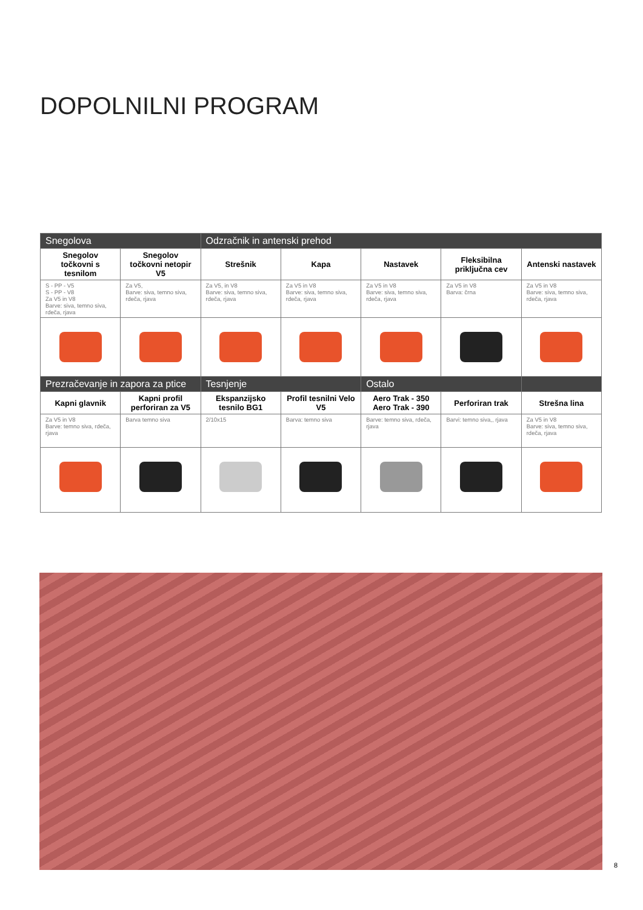DOPOLNILNI PROGRAM
| Snegolova | | Odzračnik in antenski prehod | | | | |
| --- | --- | --- | --- | --- | --- | --- |
| Snegolov točkovni s tesnilom | Snegolov točkovni netopir V5 | Strešnik | Kapa | Nastavek | Fleksibilna priključna cev | Antenski nastavek |
| S - PP - V5 S - PP - V8 Za V5 in V8 Barve: siva, temno siva, rdeča, rjava | Za V5, Barve: siva, temno siva, rdeča, rjava | Za V5, in V8 Barve: siva, temno siva, rdeča, rjava | Za V5 in V8 Barve: siva, temno siva, rdeča, rjava | Za V5 in V8 Barve: siva, temno siva, rdeča, rjava | Za V5 in V8 Barva: črna | Za V5 in V8 Barve: siva, temno siva, rdeča, rjava |
| Prezračevanje in zapora za ptice | | Tesnjenje | | Ostalo | | |
| Kapni glavnik | Kapni profil perforiran za V5 | Ekspanzijsko tesnilo BG1 | Profil tesnilni Velo V5 | Aero Trak - 350 Aero Trak - 390 | Perforiran trak | Strešna lina |
| Za V5 in V8 Barve: temno siva, rdeča, rjava | Barva temno siva | 2/10x15 | Barva: temno siva | Barve: temno siva, rdeča, rjava | Barvi: temno siva,, rjava | Za V5 in V8 Barve: siva, temno siva, rdeča, rjava |
8